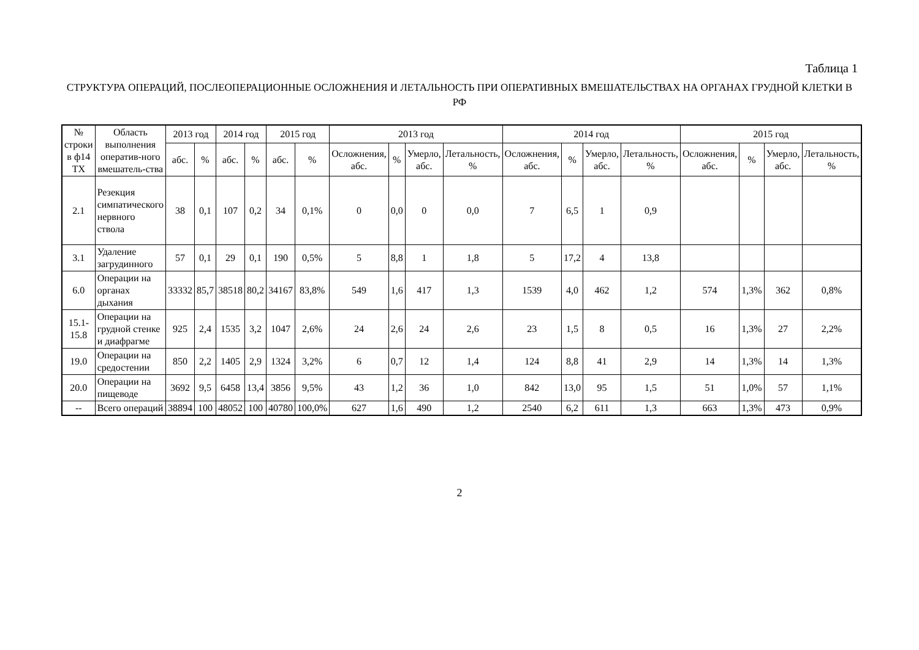Таблица 1
СТРУКТУРА ОПЕРАЦИЙ, ПОСЛЕОПЕРАЦИОННЫЕ ОСЛОЖНЕНИЯ И ЛЕТАЛЬНОСТЬ ПРИ ОПЕРАТИВНЫХ ВМЕШАТЕЛЬСТВАХ НА ОРГАНАХ ГРУДНОЙ КЛЕТКИ В РФ
| № строки в ф14 ТХ | Область выполнения оператив-ного вмешатель-ства | 2013 год | | 2014 год | | 2015 год | | 2013 год | | | | 2014 год | | | | 2015 год | | | |
| --- | --- | --- | --- | --- | --- | --- | --- | --- | --- | --- | --- | --- | --- | --- | --- | --- | --- | --- | --- |
| | | абс. | % | абс. | % | абс. | % | Осложнения, абс. | % | Умерло, абс. | Летальность, % | Осложнения, абс. | % | Умерло, абс. | Летальность, % | Осложнения, абс. | % | Умерло, абс. | Летальность, % |
| 2.1 | Резекция симпатического нервного ствола | 38 | 0,1 | 107 | 0,2 | 34 | 0,1% | 0 | 0,0 | 0 | 0,0 | 7 | 6,5 | 1 | 0,9 | | | | |
| 3.1 | Удаление загрудинного | 57 | 0,1 | 29 | 0,1 | 190 | 0,5% | 5 | 8,8 | 1 | 1,8 | 5 | 17,2 | 4 | 13,8 | | | | |
| 6.0 | Операции на органах дыхания | 33332 | 85,7 | 38518 | 80,2 | 34167 | 83,8% | 549 | 1,6 | 417 | 1,3 | 1539 | 4,0 | 462 | 1,2 | 574 | 1,3% | 362 | 0,8% |
| 15.1-15.8 | Операции на грудной стенке и диафрагме | 925 | 2,4 | 1535 | 3,2 | 1047 | 2,6% | 24 | 2,6 | 24 | 2,6 | 23 | 1,5 | 8 | 0,5 | 16 | 1,3% | 27 | 2,2% |
| 19.0 | Операции на средостении | 850 | 2,2 | 1405 | 2,9 | 1324 | 3,2% | 6 | 0,7 | 12 | 1,4 | 124 | 8,8 | 41 | 2,9 | 14 | 1,3% | 14 | 1,3% |
| 20.0 | Операции на пищеводе | 3692 | 9,5 | 6458 | 13,4 | 3856 | 9,5% | 43 | 1,2 | 36 | 1,0 | 842 | 13,0 | 95 | 1,5 | 51 | 1,0% | 57 | 1,1% |
| -- | Всего операций | 38894 | 100 | 48052 | 100 | 40780 | 100,0% | 627 | 1,6 | 490 | 1,2 | 2540 | 6,2 | 611 | 1,3 | 663 | 1,3% | 473 | 0,9% |
2